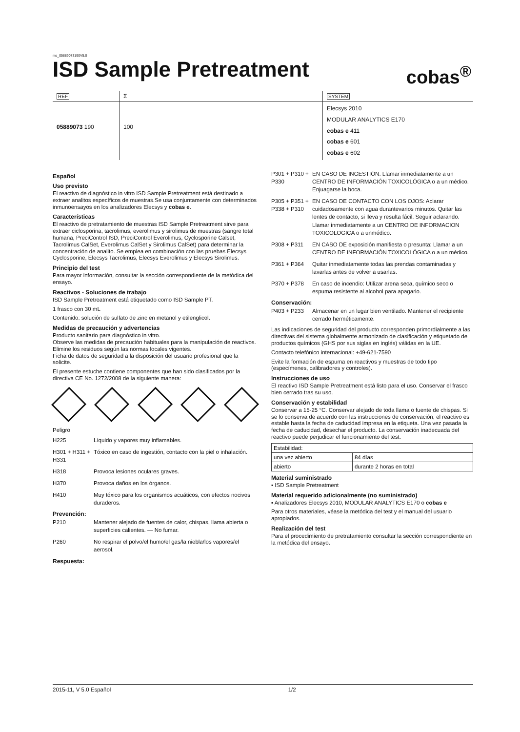ms_05889073190V5.0
ISD Sample Pretreatment
cobas<sup>®</sup>
| REF | Σ | SYSTEM |
| 05889073 190 | 100 | Elecsys 2010 MODULAR ANALYTICS E170 cobas e 411 cobas e 601 cobas e 602 |
Español
Uso previsto
El reactivo de diagnóstico in vitro ISD Sample Pretreatment está destinado a extraer analitos específicos de muestras.Se usa conjuntamente con determinados inmunoensayos en los analizadores Elecsys y cobas e.
Características
El reactivo de pretratamiento de muestras ISD Sample Pretreatment sirve para extraer ciclosporina, tacrolimus, everolimus y sirolimus de muestras (sangre total humana, PreciControl ISD, PreciControl Everolimus, Cyclosporine Calset, Tacrolimus CalSet, Everolimus CalSet y Sirolimus CalSet) para determinar la concentración de analito. Se emplea en combinación con las pruebas Elecsys Cyclosporine, Elecsys Tacrolimus, Elecsys Everolimus y Elecsys Sirolimus.
Principio del test
Para mayor información, consultar la sección correspondiente de la metódica del ensayo.
Reactivos - Soluciones de trabajo
ISD Sample Pretreatment está etiquetado como ISD Sample PT.
1 frasco con 30 mL
Contenido: solución de sulfato de zinc en metanol y etilenglicol.
Medidas de precaución y advertencias
Producto sanitario para diagnóstico in vitro.
Observe las medidas de precaución habituales para la manipulación de reactivos.
Elimine los residuos según las normas locales vigentes.
Ficha de datos de seguridad a la disposición del usuario profesional que la solicite.
El presente estuche contiene componentes que han sido clasificados por la directiva CE No. 1272/2008 de la siguiente manera:
Peligro
H225 Líquido y vapores muy inflamables.
H301 + H311 + H331
Tóxico en caso de ingestión, contacto con la piel o inhalación.
H318 Provoca lesiones oculares graves.
H370 Provoca daños en los órganos.
H410 Muy tóxico para los organismos acuáticos, con efectos nocivos duraderos.
Prevención:
P210 Mantener alejado de fuentes de calor, chispas, llama abierta o superficies calientes. — No fumar.
P260 No respirar el polvo/el humo/el gas/la niebla/los vapores/el aerosol.
Respuesta:
P301 + P310 + P330
EN CASO DE INGESTIÓN: Llamar inmediatamente a un CENTRO DE INFORMACIÓN TOXICOLÓGICA o a un médico. Enjuagarse la boca.
P305 + P351 + P338 + P310
EN CASO DE CONTACTO CON LOS OJOS: Aclarar cuidadosamente con agua durantevarios minutos. Quitar las lentes de contacto, si lleva y resulta fácil. Seguir aclarando. Llamar inmediatamente a un CENTRO DE INFORMACION TOXICOLOGICA o a unmédico.
P308 + P311 EN CASO DE exposición manifiesta o presunta: Llamar a un CENTRO DE INFORMACIÓN TOXICOLÓGICA o a un médico.
P361 + P364 Quitar inmediatamente todas las prendas contaminadas y lavarlas antes de volver a usarlas.
P370 + P378 En caso de incendio: Utilizar arena seca, químico seco o espuma resistente al alcohol para apagarlo.
Conservación:
P403 + P233 Almacenar en un lugar bien ventilado. Mantener el recipiente cerrado herméticamente.
Las indicaciones de seguridad del producto corresponden primordialmente a las directivas del sistema globalmente armonizado de clasificación y etiquetado de productos químicos (GHS por sus siglas en inglés) válidas en la UE.
Contacto telefónico internacional: +49-621-7590
Evite la formación de espuma en reactivos y muestras de todo tipo (especímenes, calibradores y controles).
Instrucciones de uso
El reactivo ISD Sample Pretreatment está listo para el uso. Conservar el frasco bien cerrado tras su uso.
Conservación y estabilidad
Conservar a 15-25 °C. Conservar alejado de toda llama o fuente de chispas. Si se lo conserva de acuerdo con las instrucciones de conservación, el reactivo es estable hasta la fecha de caducidad impresa en la etiqueta. Una vez pasada la fecha de caducidad, desechar el producto. La conservación inadecuada del reactivo puede perjudicar el funcionamiento del test.
| Estabilidad: | |
| una vez abierto | 84 días |
| abierto | durante 2 horas en total |
Material suministrado
▪ ISD Sample Pretreatment
Material requerido adicionalmente (no suministrado)
▪ Analizadores Elecsys 2010, MODULAR ANALYTICS E170 o cobas e
Para otros materiales, véase la metódica del test y el manual del usuario apropiados.
Realización del test
Para el procedimiento de pretratamiento consultar la sección correspondiente en la metódica del ensayo.
2015-11, V 5.0 Español 1/2